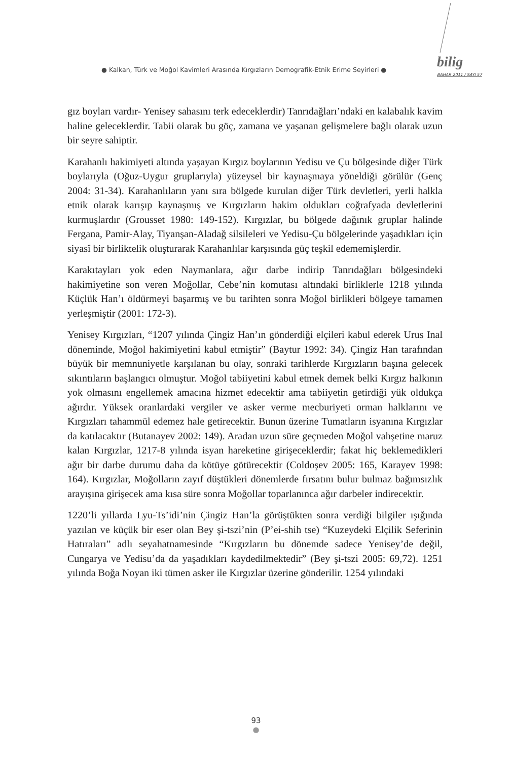● Kalkan, Türk ve Moğol Kavimleri Arasında Kırgızların Demografik-Etnik Erime Seyirleri ●
bilig
BAHAR 2011 / SAYI 57
gız boyları vardır- Yenisey sahasını terk edeceklerdir) Tanrıdağları’ndaki en kalabalık kavim haline geleceklerdir. Tabii olarak bu göç, zamana ve yaşanan gelişmelere bağlı olarak uzun bir seyre sahiptir.
Karahanlı hakimiyeti altında yaşayan Kırgız boylarının Yedisu ve Çu bölgesinde diğer Türk boylarıyla (Oğuz-Uygur gruplarıyla) yüzeysel bir kaynaşmaya yöneldiği görülür (Genç 2004: 31-34). Karahanlıların yanı sıra bölgede kurulan diğer Türk devletleri, yerli halkla etnik olarak karışıp kaynaşmış ve Kırgızların hakim oldukları coğrafyada devletlerini kurmuşlardır (Grousset 1980: 149-152). Kırgızlar, bu bölgede dağınık gruplar halinde Fergana, Pamir-Alay, Tiyanşan-Aladağ silsileleri ve Yedisu-Çu bölgelerinde yaşadıkları için siyasî bir birliktelik oluşturarak Karahanlılar karşısında güç teşkil edememişlerdir.
Karakıtayları yok eden Naymanlara, ağır darbe indirip Tanrıdağları bölgesindeki hakimiyetine son veren Moğollar, Cebe’nin komutası altındaki birliklerle 1218 yılında Küçlük Han’ı öldürmeyi başarmış ve bu tarihten sonra Moğol birlikleri bölgeye tamamen yerleşmiştir (2001: 172-3).
Yenisey Kırgızları, “1207 yılında Çingiz Han’ın gönderdiği elçileri kabul ederek Urus Inal döneminde, Moğol hakimiyetini kabul etmiştir” (Baytur 1992: 34). Çingiz Han tarafından büyük bir memnuniyetle karşılanan bu olay, sonraki tarihlerde Kırgızların başına gelecek sıkıntıların başlangıcı olmuştur. Moğol tabiiyetini kabul etmek demek belki Kırgız halkının yok olmasını engellemek amacına hizmet edecektir ama tabiiyetin getirdiği yük oldukça ağırdır. Yüksek oranlardaki vergiler ve asker verme mecburiyeti orman halklarını ve Kırgızları tahammül edemez hale getirecektir. Bunun üzerine Tumatların isyanına Kırgızlar da katılacaktır (Butanayev 2002: 149). Aradan uzun süre geçmeden Moğol vahşetine maruz kalan Kırgızlar, 1217-8 yılında isyan hareketine girişeceklerdir; fakat hiç beklemedikleri ağır bir darbe durumu daha da kötüye götürecektir (Coldoşev 2005: 165, Karayev 1998: 164). Kırgızlar, Moğolların zayıf düştükleri dönemlerde fırsatını bulur bulmaz bağımsızlık arayışına girişecek ama kısa süre sonra Moğollar toparlanınca ağır darbeler indirecektir.
1220’li yıllarda Lyu-Ts’idi’nin Çingiz Han’la görüştükten sonra verdiği bilgiler ışığında yazılan ve küçük bir eser olan Bey şi-tszi’nin (P’ei-shih tse) “Kuzeydeki Elçilik Seferinin Hatıraları” adlı seyahatnamesinde “Kırgızların bu dönemde sadece Yenisey’de değil, Cungarya ve Yedisu’da da yaşadıkları kaydedilmektedir” (Bey şi-tszi 2005: 69,72). 1251 yılında Boğa Noyan iki tümen asker ile Kırgızlar üzerine gönderilir. 1254 yılındaki
93
●